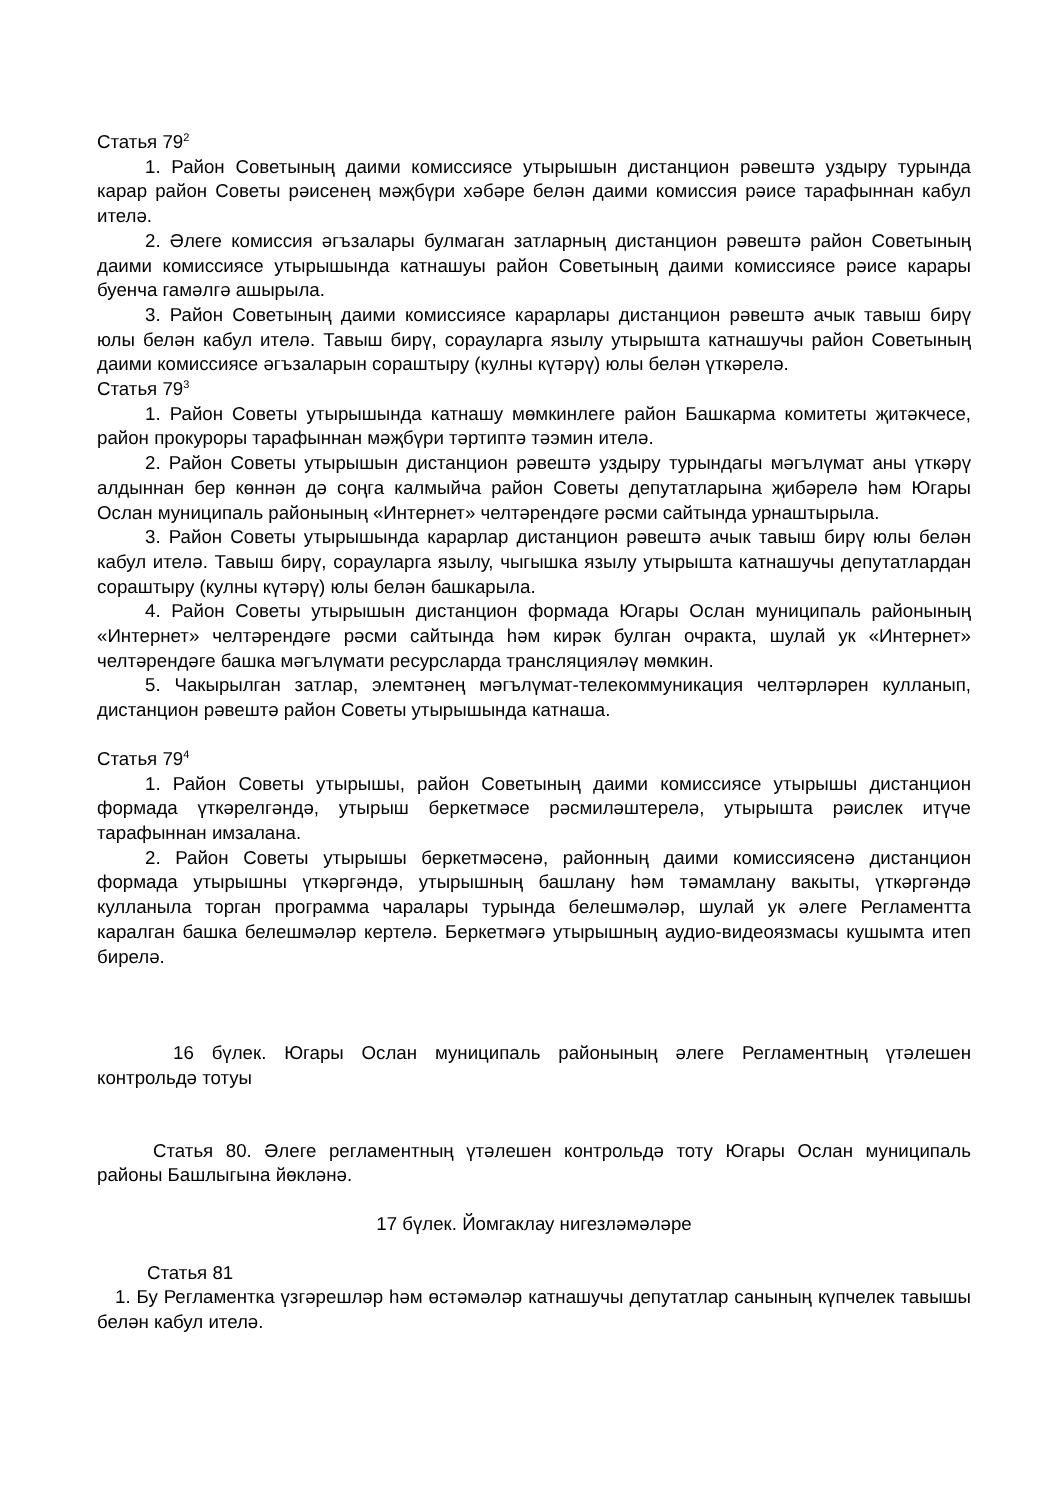Статья 79<sup>2</sup>
1. Район Советының даими комиссиясе утырышын дистанцион рәвештә уздыру турында карар район Советы рәисенең мәҗбүри хәбәре белән даими комиссия рәисе тарафыннан кабул ителә.
2. Әлеге комиссия әгъзалары булмаган затларның дистанцион рәвештә район Советының даими комиссиясе утырышында катнашуы район Советының даими комиссиясе рәисе карары буенча гамәлгә ашырыла.
3. Район Советының даими комиссиясе карарлары дистанцион рәвештә ачык тавыш бирү юлы белән кабул ителә. Тавыш бирү, сорауларга язылу утырышта катнашучы район Советының даими комиссиясе әгъзаларын сораштыру (кулны күтәрү) юлы белән үткәрелә.
Статья 79<sup>3</sup>
1. Район Советы утырышында катнашу мөмкинлеге район Башкарма комитеты җитәкчесе, район прокуроры тарафыннан мәҗбүри тәртиптә тәэмин ителә.
2. Район Советы утырышын дистанцион рәвештә уздыру турындагы мәгълүмат аны үткәрү алдыннан бер көннән дә соңга калмыйча район Советы депутатларына җибәрелә һәм Югары Ослан муниципаль районының «Интернет» челтәрендәге рәсми сайтында урнаштырыла.
3. Район Советы утырышында карарлар дистанцион рәвештә ачык тавыш бирү юлы белән кабул ителә. Тавыш бирү, сорауларга язылу, чыгышка язылу утырышта катнашучы депутатлардан сораштыру (кулны күтәрү) юлы белән башкарыла.
4. Район Советы утырышын дистанцион формада Югары Ослан муниципаль районының «Интернет» челтәрендәге рәсми сайтында һәм кирәк булган очракта, шулай ук «Интернет» челтәрендәге башка мәгълүмати ресурсларда трансляцияләү мөмкин.
5. Чакырылган затлар, элемтәнең мәгълүмат-телекоммуникация челтәрләрен кулланып, дистанцион рәвештә район Советы утырышында катнаша.
Статья 79<sup>4</sup>
1. Район Советы утырышы, район Советының даими комиссиясе утырышы дистанцион формада үткәрелгәндә, утырыш беркетмәсе рәсмиләштерелә, утырышта рәислек итүче тарафыннан имзалана.
2. Район Советы утырышы беркетмәсенә, районның даими комиссиясенә дистанцион формада утырышны үткәргәндә, утырышның башлану һәм тәмамлану вакыты, үткәргәндә кулланыла торган программа чаралары турында белешмәләр, шулай ук әлеге Регламентта каралган башка белешмәләр кертелә. Беркетмәгә утырышның аудио-видеоязмасы кушымта итеп бирелә.
16 бүлек. Югары Ослан муниципаль районының әлеге Регламентның үтәлешен контрольдә тотуы
Статья 80. Әлеге регламентның үтәлешен контрольдә тоту Югары Ослан муниципаль районы Башлыгына йөкләнә.
17 бүлек. Йомгаклау нигезләмәләре
Статья 81
1. Бу Регламентка үзгәрешләр һәм өстәмәләр катнашучы депутатлар санының күпчелек тавышы белән кабул ителә.